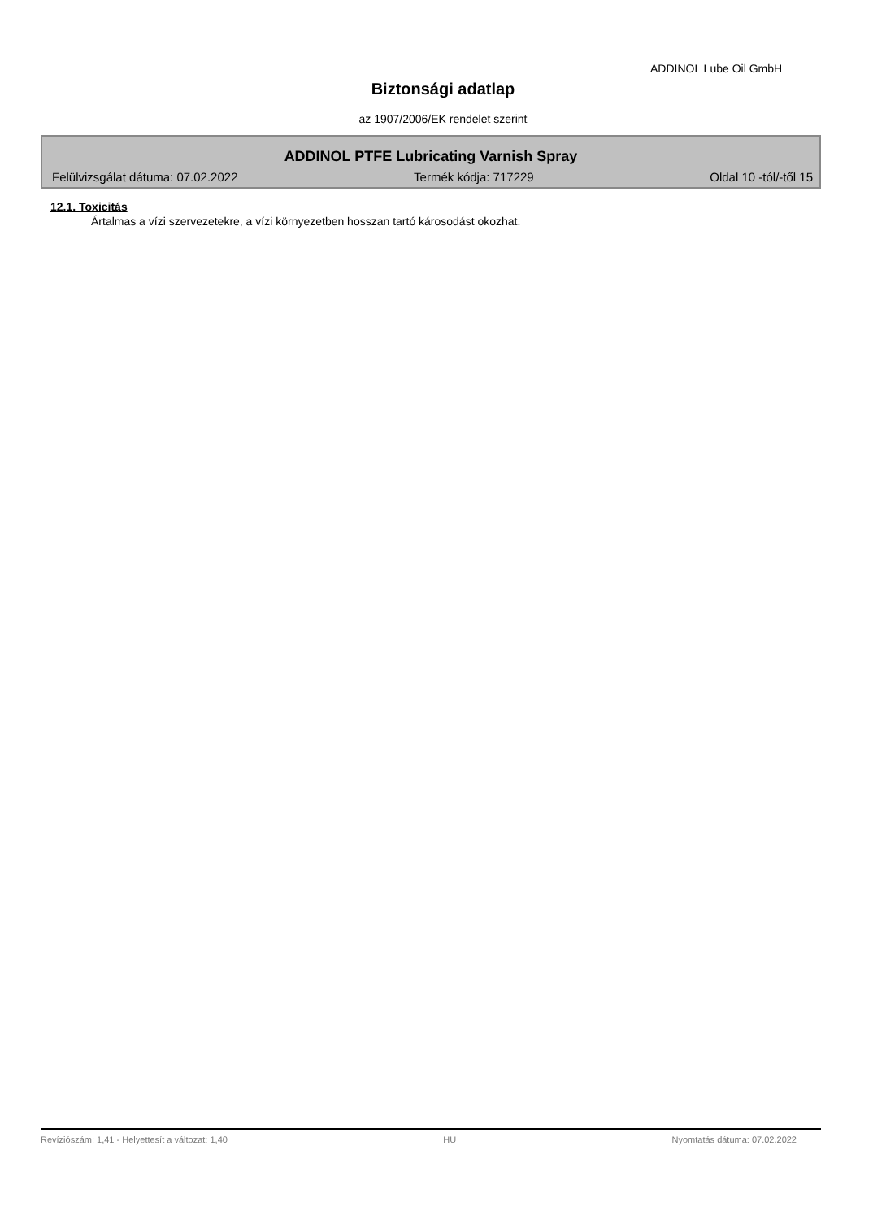ADDINOL Lube Oil GmbH
Biztonsági adatlap
az 1907/2006/EK rendelet szerint
ADDINOL PTFE Lubricating Varnish Spray
Felülvizsgálat dátuma: 07.02.2022 Termék kódja: 717229 Oldal 10 -tól/-től 15
12.1. Toxicitás
Ártalmas a vízi szervezetekre, a vízi környezetben hosszan tartó károsodást okozhat.
Revíziószám: 1,41 - Helyettesít a változat: 1,40 HU Nyomtatás dátuma: 07.02.2022